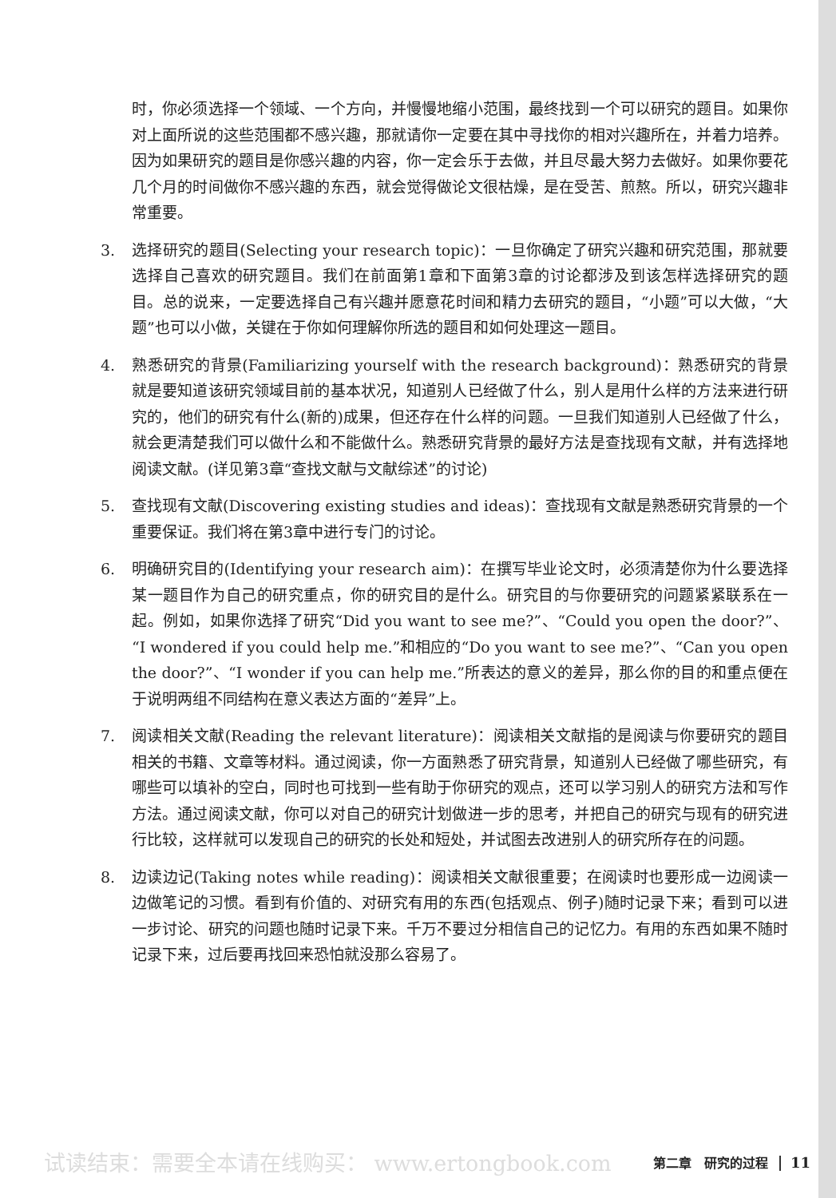时，你必须选择一个领域、一个方向，并慢慢地缩小范围，最终找到一个可以研究的题目。如果你对上面所说的这些范围都不感兴趣，那就请你一定要在其中寻找你的相对兴趣所在，并着力培养。因为如果研究的题目是你感兴趣的内容，你一定会乐于去做，并且尽最大努力去做好。如果你要花几个月的时间做你不感兴趣的东西，就会觉得做论文很枯燥，是在受苦、煎熬。所以，研究兴趣非常重要。
3. 选择研究的题目(Selecting your research topic)：一旦你确定了研究兴趣和研究范围，那就要选择自己喜欢的研究题目。我们在前面第1章和下面第3章的讨论都涉及到该怎样选择研究的题目。总的说来，一定要选择自己有兴趣并愿意花时间和精力去研究的题目，“小题”可以大做，“大题”也可以小做，关键在于你如何理解你所选的题目和如何处理这一题目。
4. 熟悉研究的背景(Familiarizing yourself with the research background)：熟悉研究的背景就是要知道该研究领域目前的基本状况，知道别人已经做了什么，别人是用什么样的方法来进行研究的，他们的研究有什么(新的)成果，但还存在什么样的问题。一旦我们知道别人已经做了什么，就会更清楚我们可以做什么和不能做什么。熟悉研究背景的最好方法是查找现有文献，并有选择地阅读文献。(详见第3章“查找文献与文献综述”的讨论)
5. 查找现有文献(Discovering existing studies and ideas)：查找现有文献是熟悉研究背景的一个重要保证。我们将在第3章中进行专门的讨论。
6. 明确研究目的(Identifying your research aim)：在撰写毕业论文时，必须清楚你为什么要选择某一题目作为自己的研究重点，你的研究目的是什么。研究目的与你要研究的问题紧紧联系在一起。例如，如果你选择了研究“Did you want to see me?”、“Could you open the door?”、“I wondered if you could help me.”和相应的“Do you want to see me?”、“Can you open the door?”、“I wonder if you can help me.”所表达的意义的差异，那么你的目的和重点便在于说明两组不同结构在意义表达方面的“差异”上。
7. 阅读相关文献(Reading the relevant literature)：阅读相关文献指的是阅读与你要研究的题目相关的书籍、文章等材料。通过阅读，你一方面熟悉了研究背景，知道别人已经做了哪些研究，有哪些可以填补的空白，同时也可找到一些有助于你研究的观点，还可以学习别人的研究方法和写作方法。通过阅读文献，你可以对自己的研究计划做进一步的思考，并把自己的研究与现有的研究进行比较，这样就可以发现自己的研究的长处和短处，并试图去改进别人的研究所存在的问题。
8. 边读边记(Taking notes while reading)：阅读相关文献很重要；在阅读时也要形成一边阅读一边做笔记的习惯。看到有价值的、对研究有用的东西(包括观点、例子)随时记录下来；看到可以进一步讨论、研究的问题也随时记录下来。千万不要过分相信自己的记忆力。有用的东西如果不随时记录下来，过后要再找回来恐怕就没那么容易了。
试读结束：需要全本请在线购买： www.ertongbook.com 第二章　研究的过程 11